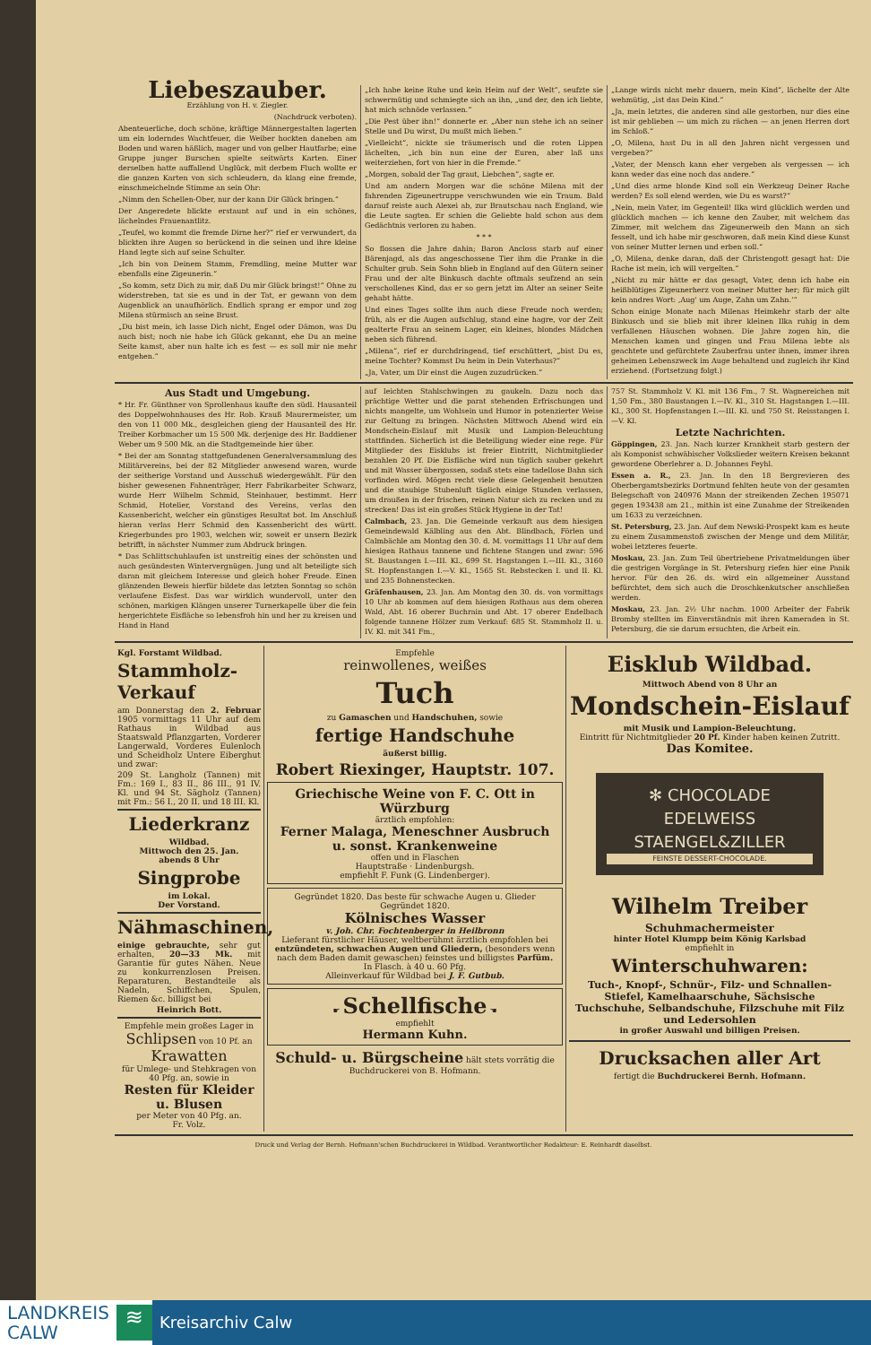Liebeszauber.
Erzählung von H. v. Ziegler.
(Nachdruck verboten).
Abenteuerliche, doch schöne, kräftige Männergestalten lagerten um ein loderndes Wachtfeuer, die Weiber hockten daneben am Boden und waren häßlich, mager und von gelber Hautfarbe; eine Gruppe junger Burschen spielte seitwärts Karten. Einer derselben hatte auffallend Unglück, mit derbem Fluch wollte er die ganzen Karten von sich schleudern, da klang eine fremde, einschmeichelnde Stimme an sein Ohr:
„Nimm den Schellen-Ober, nur der kann Dir Glück bringen.“
Der Angeredete blickte erstaunt auf und in ein schönes, lächelndes Frauenantlitz.
„Teufel, wo kommt die fremde Dirne her?“ rief er verwundert, da blickten ihre Augen so berückend in die seinen und ihre kleine Hand legte sich auf seine Schulter.
„Ich bin von Deinem Stamm, Fremdling, meine Mutter war ebenfalls eine Zigeunerin.“
„So komm, setz Dich zu mir, daß Du mir Glück bringst!“ Ohne zu widerstreben, tat sie es und in der Tat, er gewann von dem Augenblick an unaufhörlich. Endlich sprang er empor und zog Milena stürmisch an seine Brust.
„Du bist mein, ich lasse Dich nicht, Engel oder Dämon, was Du auch bist; noch nie habe ich Glück gekannt, ehe Du an meine Seite kamst, aber nun halte ich es fest — es soll mir nie mehr entgehen.“
„Ich habe keine Ruhe und kein Heim auf der Welt“, seufzte sie schwermütig und schmiegte sich an ihn, „und der, den ich liebte, hat mich schnöde verlassen.“
„Die Pest über ihn!“ donnerte er. „Aber nun stehe ich an seiner Stelle und Du wirst, Du mußt mich lieben.“
„Vielleicht“, nickte sie träumerisch und die roten Lippen lächelten, „ich bin nun eine der Euren, aber laß uns weiterziehen, fort von hier in die Fremde.“
„Morgen, sobald der Tag graut, Liebchen“, sagte er.
Und am andern Morgen war die schöne Milena mit der fahrenden Zigeunertruppe verschwunden wie ein Traum. Bald darauf reiste auch Alexei ab, zur Brautschau nach England, wie die Leute sagten. Er schien die Geliebte bald schon aus dem Gedächtnis verloren zu haben.
* * *
So flossen die Jahre dahin; Baron Ancloss starb auf einer Bärenjagd, als das angeschossene Tier ihm die Pranke in die Schulter grub. Sein Sohn blieb in England auf den Gütern seiner Frau und der alte Binkusch dachte oftmals seufzend an sein verschollenes Kind, das er so gern jetzt im Alter an seiner Seite gehabt hätte.
Und eines Tages sollte ihm auch diese Freude noch werden; früh, als er die Augen aufschlug, stand eine hagre, vor der Zeit gealterte Frau an seinem Lager, ein kleines, blondes Mädchen neben sich führend.
„Milena“, rief er durchdringend, tief erschüttert, „bist Du es, meine Tochter? Kommst Du heim in Dein Vaterhaus?“
„Ja, Vater, um Dir einst die Augen zuzudrücken.“
„Lange wirds nicht mehr dauern, mein Kind“, lächelte der Alte wehmütig, „ist das Dein Kind.“
„Ja, mein letztes, die anderen sind alle gestorben, nur dies eine ist mir geblieben — um mich zu rächen — an jenen Herren dort im Schloß.“
„O, Milena, hast Du in all den Jahren nicht vergessen und vergeben?“
„Vater, der Mensch kann eher vergeben als vergessen — ich kann weder das eine noch das andere.“
„Und dies arme blonde Kind soll ein Werkzeug Deiner Rache werden? Es soll elend werden, wie Du es warst?“
„Nein, mein Vater, im Gegenteil! Ilka wird glücklich werden und glücklich machen — ich kenne den Zauber, mit welchem das Zimmer, mit welchem das Zigeunerweib den Mann an sich fesselt, und ich habe mir geschworen, daß mein Kind diese Kunst von seiner Mutter lernen und erben soll.“
„O, Milena, denke daran, daß der Christengott gesagt hat: Die Rache ist mein, ich will vergelten.“
„Nicht zu mir hätte er das gesagt, Vater, denn ich habe ein heißblütiges Zigeunerherz von meiner Mutter her; für mich gilt kein andres Wort: ‚Aug' um Auge, Zahn um Zahn.‘“
Schon einige Monate nach Milenas Heimkehr starb der alte Binkusch und sie blieb mit ihrer kleinen Ilka ruhig in dem verfallenen Häuschen wohnen. Die Jahre zogen hin, die Menschen kamen und gingen und Frau Milena lebte als geachtete und gefürchtete Zauberfrau unter ihnen, immer ihren geheimen Lebenszweck im Auge behaltend und zugleich ihr Kind erziehend. (Fortsetzung folgt.)
Aus Stadt und Umgebung.
* Hr. Fr. Günthner von Sprollenhaus kaufte den südl. Hausanteil des Doppelwohnhauses des Hr. Rob. Krauß Maurermeister, um den von 11 000 Mk., desgleichen gieng der Hausanteil des Hr. Treiber Korbmacher um 15 500 Mk. derjenige des Hr. Baddiener Weber um 9 500 Mk. an die Stadtgemeinde hier über.
* Bei der am Sonntag stattgefundenen Generalversammlung des Militärvereins, bei der 82 Mitglieder anwesend waren, wurde der seitherige Vorstand und Ausschuß wiedergewählt. Für den bisher gewesenen Fahnenträger, Herr Fabrikarbeiter Schwarz, wurde Herr Wilhelm Schmid, Steinhauer, bestimmt. Herr Schmid, Hotelier, Vorstand des Vereins, verlas den Kassenbericht, welcher ein günstiges Resultat bot. Im Anschluß hieran verlas Herr Schmid den Kassenbericht des württ. Kriegerbundes pro 1903, welchen wir, soweit er unsern Bezirk betrifft, in nächster Nummer zum Abdruck bringen.
* Das Schlittschuhlaufen ist unstreitig eines der schönsten und auch gesündesten Wintervergnügen. Jung und alt beteiligte sich daran mit gleichem Interesse und gleich hoher Freude. Einen glänzenden Beweis hierfür bildete das letzten Sonntag so schön verlaufene Eisfest. Das war wirklich wundervoll, unter den schönen, markigen Klängen unserer Turnerkapelle über die fein hergerichtete Eisfläche so lebensfroh hin und her zu kreisen und Hand in Hand
auf leichten Stahlschwingen zu gaukeln. Dazu noch das prächtige Wetter und die parat stehenden Erfrischungen und nichts mangelte, um Wohlsein und Humor in potenzierter Weise zur Geltung zu bringen. Nächsten Mittwoch Abend wird ein Mondschein-Eislauf mit Musik und Lampion-Beleuchtung stattfinden. Sicherlich ist die Beteiligung wieder eine rege. Für Mitglieder des Eisklubs ist freier Eintritt, Nichtmitglieder bezahlen 20 Pf. Die Eisfläche wird nun täglich sauber gekehrt und mit Wasser übergossen, sodaß stets eine tadellose Bahn sich vorfinden wird. Mögen recht viele diese Gelegenheit benutzen und die staubige Stubenluft täglich einige Stunden verlassen, um draußen in der frischen, reinen Natur sich zu recken und zu strecken! Das ist ein großes Stück Hygiene in der Tat!
Calmbach, 23. Jan. Die Gemeinde verkauft aus dem hiesigen Gemeindewald Kälbling aus den Abt. Blindbach, Förlen und Calmbächle am Montag den 30. d. M. vormittags 11 Uhr auf dem hiesigen Rathaus tannene und fichtene Stangen und zwar: 596 St. Baustangen I.—III. Kl., 699 St. Hagstangen I.—III. Kl., 3160 St. Hopfenstangen I.—V. Kl., 1565 St. Rebstecken I. und II. Kl. und 235 Bohnenstecken.
Gräfenhausen, 23. Jan. Am Montag den 30. ds. von vormittags 10 Uhr ab kommen auf dem hiesigen Rathaus aus dem oberen Wald, Abt. 16 oberer Buchrain und Abt. 17 oberer Endelbach folgende tannene Hölzer zum Verkauf: 685 St. Stammholz II. u. IV. Kl. mit 341 Fm.,
757 St. Stammholz V. Kl. mit 136 Fm., 7 St. Wagnereichen mit 1,50 Fm., 380 Baustangen I.—IV. Kl., 310 St. Hagstangen I.—III. Kl., 300 St. Hopfenstangen I.—III. Kl. und 750 St. Reisstangen I.—V. Kl.
Letzte Nachrichten.
Göppingen, 23. Jan. Nach kurzer Krankheit starb gestern der als Komponist schwäbischer Volkslieder weitern Kreisen bekannt gewordene Oberlehrer a. D. Johannes Feyhl.
Essen a. R., 23. Jan. In den 18 Bergrevieren des Oberbergamtsbezirks Dortmund fehlten heute von der gesamten Belegschaft von 240976 Mann der streikenden Zechen 195071 gegen 193438 am 21., mithin ist eine Zunahme der Streikenden um 1633 zu verzeichnen.
St. Petersburg, 23. Jan. Auf dem Newski-Prospekt kam es heute zu einem Zusammenstoß zwischen der Menge und dem Militär, wobei letzteres feuerte.
Moskau, 23. Jan. Zum Teil übertriebene Privatmeldungen über die gestrigen Vorgänge in St. Petersburg riefen hier eine Panik hervor. Für den 26. ds. wird ein allgemeiner Ausstand befürchtet, dem sich auch die Droschkenkutscher anschließen werden.
Moskau, 23. Jan. 2½ Uhr nachm. 1000 Arbeiter der Fabrik Bromby stellten im Einverständnis mit ihren Kameraden in St. Petersburg, die sie darum ersuchten, die Arbeit ein.
Kgl. Forstamt Wildbad.
Stammholz-Verkauf
am Donnerstag den 2. Februar 1905 vormittags 11 Uhr auf dem Rathaus in Wildbad aus Staatswald Pflanzgarten, Vorderer Langerwald, Vorderes Eulenloch und Scheidholz Untere Eiberghut und zwar:
209 St. Langholz (Tannen) mit Fm.: 169 I., 83 II., 86 III., 91 IV. Kl. und 94 St. Sägholz (Tannen) mit Fm.: 56 I., 20 II. und 18 III. Kl.
Liederkranz
Wildbad.
Mittwoch den 25. Jan.
abends 8 Uhr
Singprobe
im Lokal.
Der Vorstand.
Nähmaschinen,
einige gebrauchte, sehr gut erhalten, 20—33 Mk. mit Garantie für gutes Nähen. Neue zu konkurrenzlosen Preisen. Reparaturen, Bestandteile als Nadeln, Schiffchen, Spulen, Riemen &c. billigst bei
Heinrich Bott.
Empfehle mein großes Lager in
Schlipsen von 10 Pf. an
Krawatten
für Umlege- und Stehkragen von 40 Pfg. an, sowie in
Resten für Kleider u. Blusen
per Meter von 40 Pfg. an.
Fr. Volz.
Empfehle
reinwollenes, weißes
Tuch
zu Gamaschen und Handschuhen, sowie
fertige Handschuhe
äußerst billig.
Robert Riexinger, Hauptstr. 107.
Griechische Weine von F. C. Ott in Würzburg
ärztlich empfohlen:
Ferner Malaga, Meneschner Ausbruch u. sonst. Krankenweine
offen und in Flaschen
Hauptstraße · Lindenburgsh.
empfiehlt F. Funk (G. Lindenberger).
Gegründet 1820. Das beste für schwache Augen u. Glieder Gegründet 1820.
Kölnisches Wasser
v. Joh. Chr. Fochtenberger in Heilbronn
Lieferant fürstlicher Häuser, weltberühmt ärztlich empfohlen bei entzündeten, schwachen Augen und Gliedern, (besonders wenn nach dem Baden damit gewaschen) feinstes und billigstes Parfüm.
In Flasch. à 40 u. 60 Pfg.
Alleinverkauf für Wildbad bei J. F. Gutbub.
☛ Schellfische ☚
empfiehlt
Hermann Kuhn.
Schuld- u. Bürgscheine hält stets vorrätig die Buchdruckerei von B. Hofmann.
Eisklub Wildbad.
Mittwoch Abend von 8 Uhr an
Mondschein-Eislauf
mit Musik und Lampion-Beleuchtung.
Eintritt für Nichtmitglieder 20 Pf. Kinder haben keinen Zutritt.
Das Komitee.
✻ CHOCOLADE
EDELWEISS
STAENGEL&ZILLER
FEINSTE DESSERT-CHOCOLADE.
Wilhelm Treiber
Schuhmachermeister
hinter Hotel Klumpp beim König Karlsbad
empfiehlt in
Winterschuhwaren:
Tuch-, Knopf-, Schnür-, Filz- und Schnallen-Stiefel, Kamelhaarschuhe, Sächsische Tuchschuhe, Selbandschuhe, Filzschuhe mit Filz und Ledersohlen
in großer Auswahl und billigen Preisen.
Drucksachen aller Art
fertigt die Buchdruckerei Bernh. Hofmann.
Druck und Verlag der Bernh. Hofmann'schen Buchdruckerei in Wildbad. Verantwortlicher Redakteur: E. Reinhardt daselbst.
LANDKREIS
CALW
≋
Kreisarchiv Calw